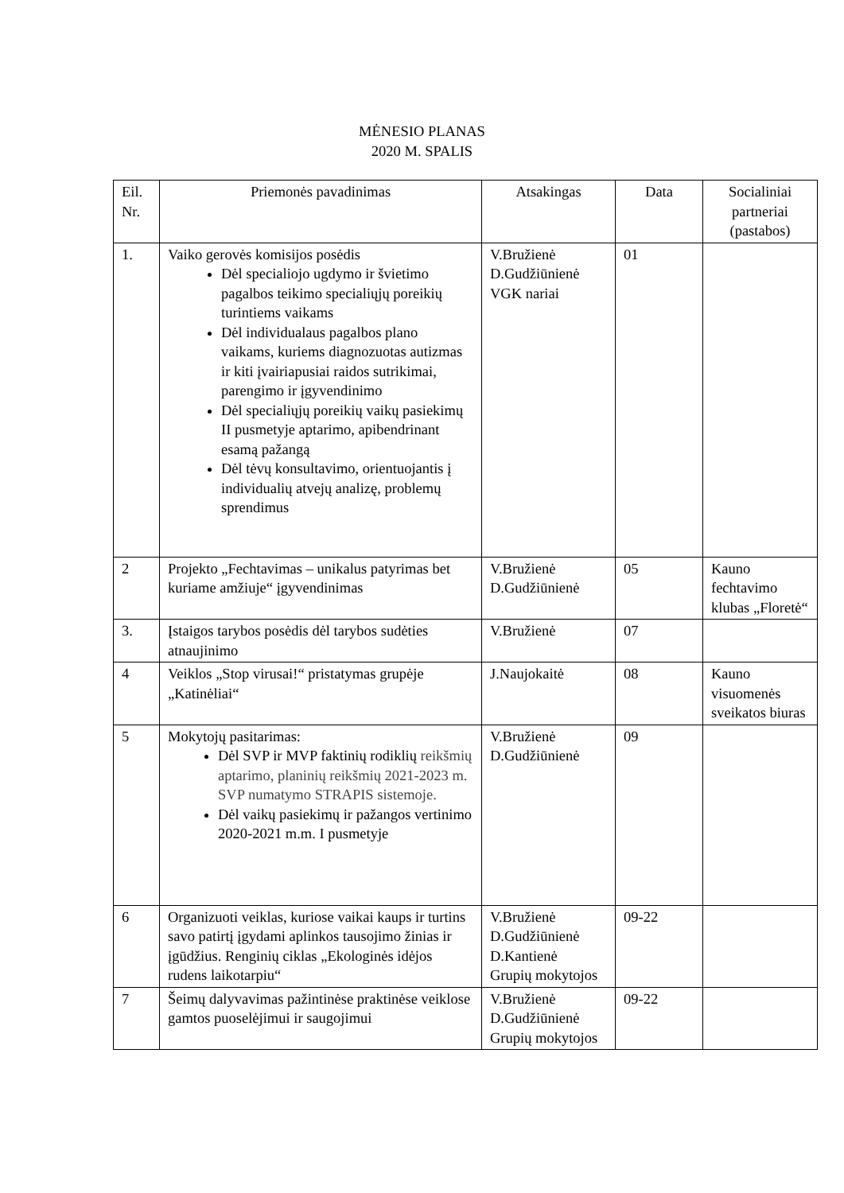MĖNESIO PLANAS
2020 M. SPALIS
| Eil. Nr. | Priemonės pavadinimas | Atsakingas | Data | Socialiniai partneriai (pastabos) |
| --- | --- | --- | --- | --- |
| 1. | Vaiko gerovės komisijos posėdis Dėl specialiojo ugdymo ir švietimo pagalbos teikimo specialiųjų poreikių turintiems vaikams Dėl individualaus pagalbos plano vaikams, kuriems diagnozuotas autizmas ir kiti įvairiapusiai raidos sutrikimai, parengimo ir įgyvendinimo Dėl specialiųjų poreikių vaikų pasiekimų II pusmetyje aptarimo, apibendrinant esamą pažangą Dėl tėvų konsultavimo, orientuojantis į individualių atvejų analizę, problemų sprendimus | V.Bružienė D.Gudžiūnienė VGK nariai | 01 | |
| 2 | Projekto „Fechtavimas – unikalus patyrimas bet kuriame amžiuje“ įgyvendinimas | V.Bružienė D.Gudžiūnienė | 05 | Kauno fechtavimo klubas „Floretė“ |
| 3. | Įstaigos tarybos posėdis dėl tarybos sudėties atnaujinimo | V.Bružienė | 07 | |
| 4 | Veiklos „Stop virusai!“ pristatymas grupėje „Katinėliai“ | J.Naujokaitė | 08 | Kauno visuomenės sveikatos biuras |
| 5 | Mokytojų pasitarimas: Dėl SVP ir MVP faktinių rodiklių reikšmių aptarimo, planinių reikšmių 2021-2023 m. SVP numatymo STRAPIS sistemoje. Dėl vaikų pasiekimų ir pažangos vertinimo 2020-2021 m.m. I pusmetyje | V.Bružienė D.Gudžiūnienė | 09 | |
| 6 | Organizuoti veiklas, kuriose vaikai kaups ir turtins savo patirtį įgydami aplinkos tausojimo žinias ir įgūdžius. Renginių ciklas „Ekologinės idėjos rudens laikotarpiu“ | V.Bružienė D.Gudžiūnienė D.Kantienė Grupių mokytojos | 09-22 | |
| 7 | Šeimų dalyvavimas pažintinėse praktinėse veiklose gamtos puoselėjimui ir saugojimui | V.Bružienė D.Gudžiūnienė Grupių mokytojos | 09-22 | |